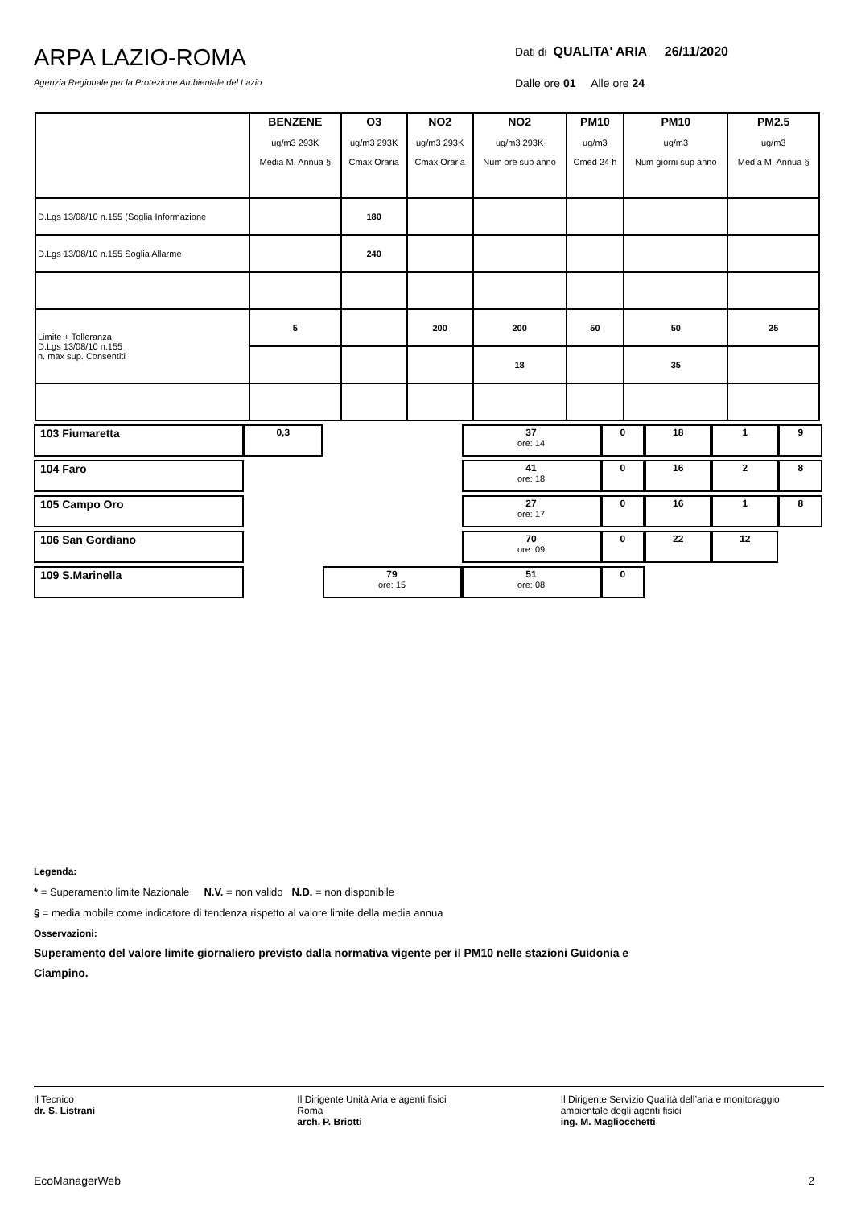ARPA LAZIO-ROMA
Agenzia Regionale per la Protezione Ambientale del Lazio
Dati di QUALITA' ARIA 26/11/2020
Dalle ore 01 Alle ore 24
| | BENZENE ug/m3 293K Media M. Annua § | O3 ug/m3 293K Cmax Oraria | NO2 ug/m3 293K Cmax Oraria | NO2 ug/m3 293K Num ore sup anno | PM10 ug/m3 Cmed 24 h | PM10 ug/m3 Num giorni sup anno | PM2.5 ug/m3 Media M. Annua § |
| --- | --- | --- | --- | --- | --- | --- | --- |
| D.Lgs 13/08/10 n.155 (Soglia Informazione | | 180 | | | | | |
| D.Lgs 13/08/10 n.155 Soglia Allarme | | 240 | | | | | |
| Limite + Tolleranza D.Lgs 13/08/10 n.155 n. max sup. Consentiti | 5 | | 200 | 200 | 50 | 50 | 25 |
| | | | | 18 | | 35 | |
| 103 Fiumaretta | 0,3 | | 37 ore: 14 | 0 | 18 | 1 | 9 |
| 104 Faro | | | 41 ore: 18 | 0 | 16 | 2 | 8 |
| 105 Campo Oro | | | 27 ore: 17 | 0 | 16 | 1 | 8 |
| 106 San Gordiano | | | 70 ore: 09 | 0 | 22 | 12 | |
| 109 S.Marinella | | 79 ore: 15 | 51 ore: 08 | 0 | | | |
Legenda:
* = Superamento limite Nazionale N.V. = non valido N.D. = non disponibile
§ = media mobile come indicatore di tendenza rispetto al valore limite della media annua
Osservazioni:
Superamento del valore limite giornaliero previsto dalla normativa vigente per il PM10 nelle stazioni Guidonia e
Ciampino.
Il Tecnico
dr. S. Listrani
Il Dirigente Unità Aria e agenti fisici
Roma
arch. P. Briotti
Il Dirigente Servizio Qualità dell’aria e monitoraggio ambientale degli agenti fisici
ing. M. Magliocchetti
EcoManagerWeb 2